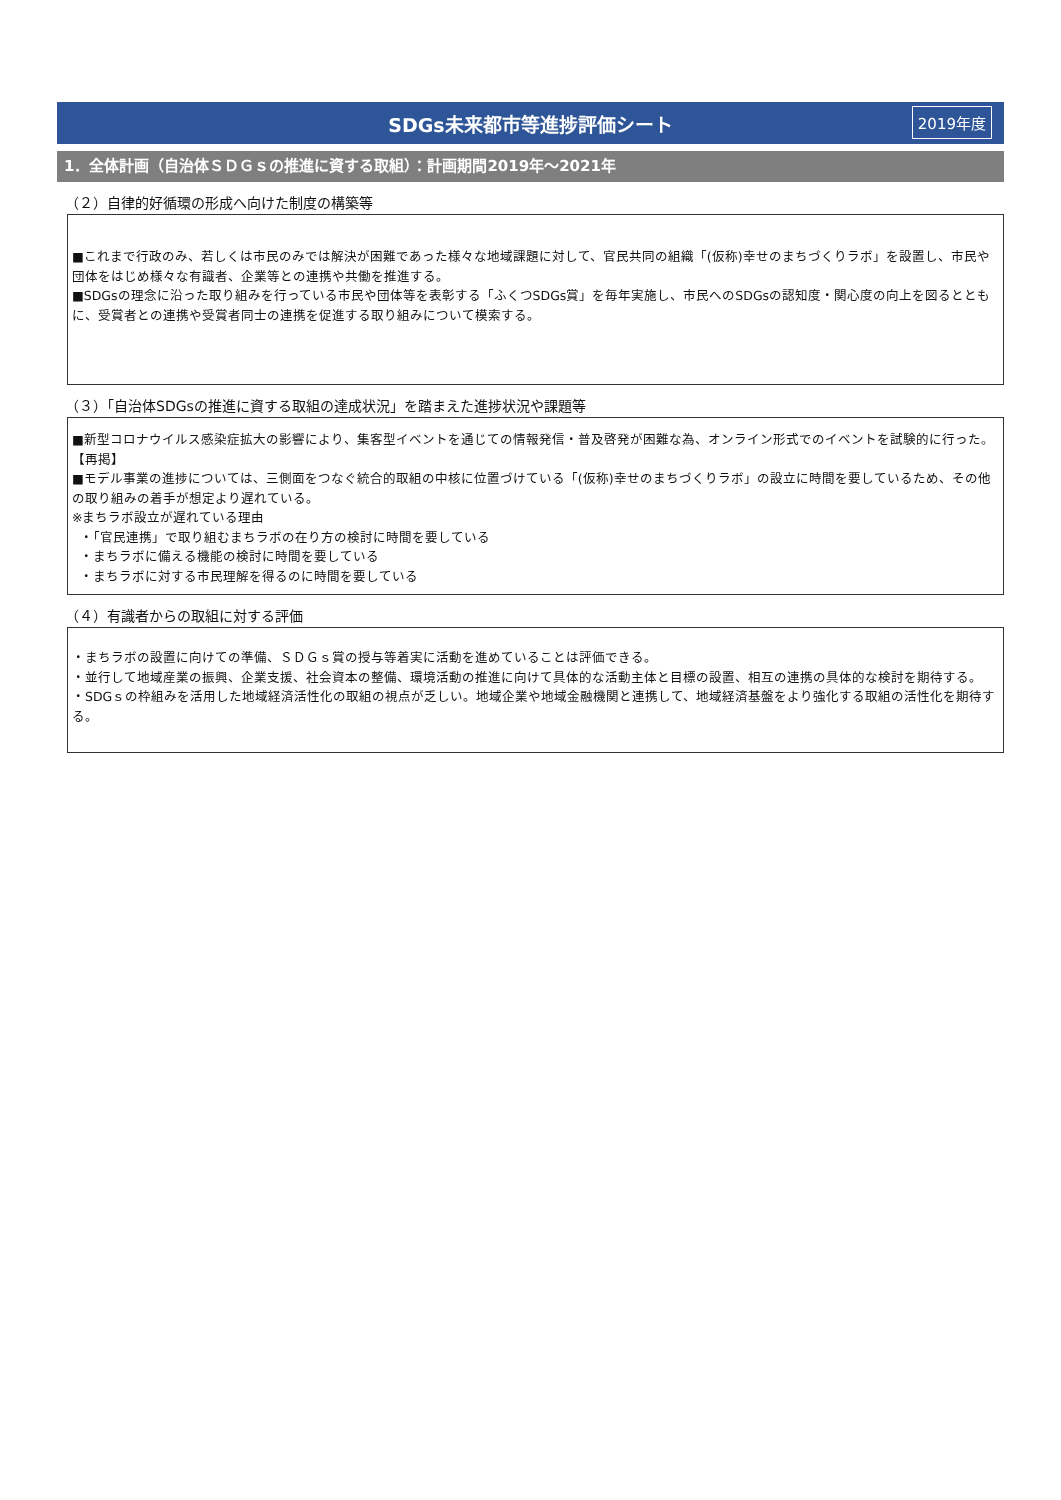SDGs未来都市等進捗評価シート 2019年度
1．全体計画（自治体ＳＤＧｓの推進に資する取組）：計画期間2019年～2021年
（２）自律的好循環の形成へ向けた制度の構築等
■これまで行政のみ、若しくは市民のみでは解決が困難であった様々な地域課題に対して、官民共同の組織「(仮称)幸せのまちづくりラボ」を設置し、市民や団体をはじめ様々な有識者、企業等との連携や共働を推進する。
■SDGsの理念に沿った取り組みを行っている市民や団体等を表彰する「ふくつSDGs賞」を毎年実施し、市民へのSDGsの認知度・関心度の向上を図るとともに、受賞者との連携や受賞者同士の連携を促進する取り組みについて模索する。
（３）「自治体SDGsの推進に資する取組の達成状況」を踏まえた進捗状況や課題等
■新型コロナウイルス感染症拡大の影響により、集客型イベントを通じての情報発信・普及啓発が困難な為、オンライン形式でのイベントを試験的に行った。【再掲】
■モデル事業の進捗については、三側面をつなぐ統合的取組の中核に位置づけている「(仮称)幸せのまちづくりラボ」の設立に時間を要しているため、その他の取り組みの着手が想定より遅れている。
※まちラボ設立が遅れている理由
・「官民連携」で取り組むまちラボの在り方の検討に時間を要している
・まちラボに備える機能の検討に時間を要している
・まちラボに対する市民理解を得るのに時間を要している
（４）有識者からの取組に対する評価
・まちラボの設置に向けての準備、ＳＤＧｓ賞の授与等着実に活動を進めていることは評価できる。
・並行して地域産業の振興、企業支援、社会資本の整備、環境活動の推進に向けて具体的な活動主体と目標の設置、相互の連携の具体的な検討を期待する。
・SDGｓの枠組みを活用した地域経済活性化の取組の視点が乏しい。地域企業や地域金融機関と連携して、地域経済基盤をより強化する取組の活性化を期待する。